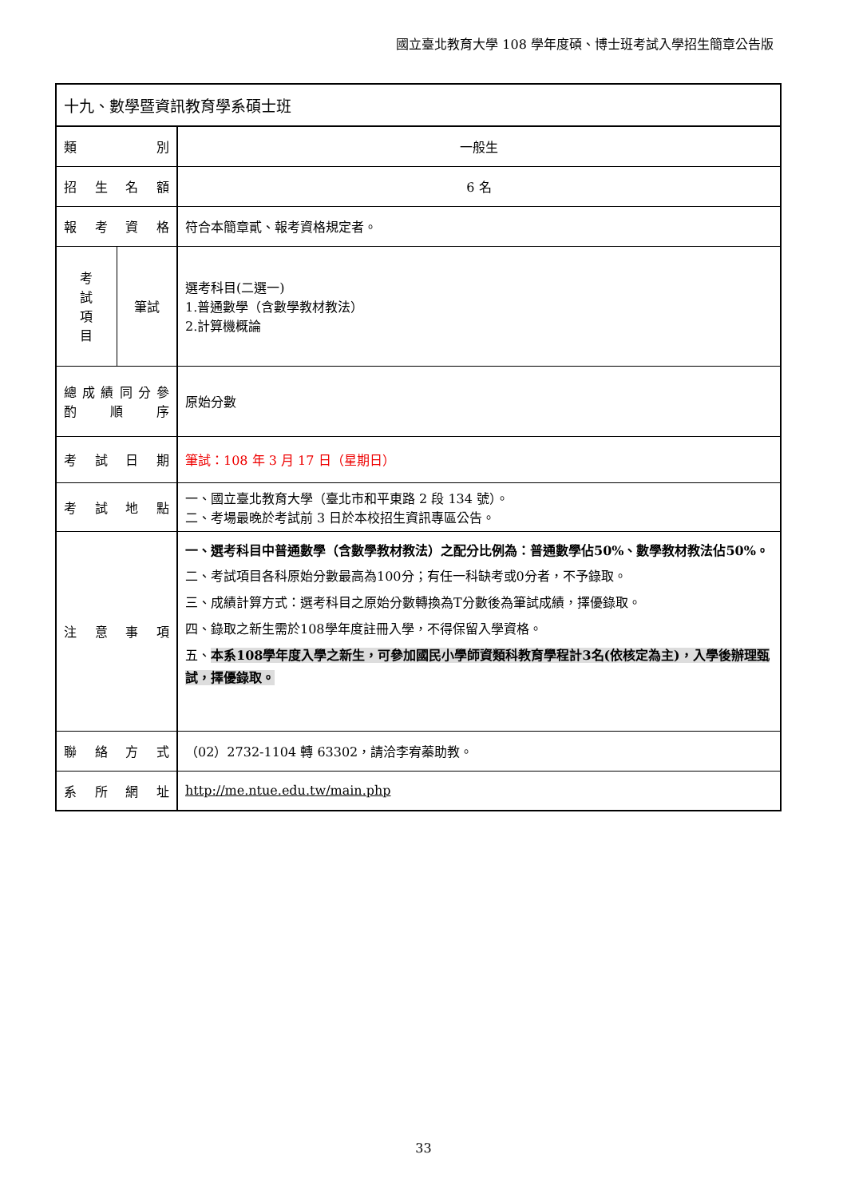國立臺北教育大學 108 學年度碩、博士班考試入學招生簡章公告版
| 十九、數學暨資訊教育學系碩士班 | | |
| 類 別 | | 一般生 |
| 招 生 名 額 | | 6 名 |
| 報 考 資 格 | | 符合本簡章貳、報考資格規定者。 |
| 考 試 項 目 | 筆試 | 選考科目(二選一) 1.普通數學（含數學教材教法） 2.計算機概論 |
| 總 成 績 同 分 參 酌 順 序 | | 原始分數 |
| 考 試 日 期 | | 筆試：108 年 3 月 17 日（星期日） |
| 考 試 地 點 | | 一、國立臺北教育大學（臺北市和平東路 2 段 134 號）。 二、考場最晚於考試前 3 日於本校招生資訊專區公告。 |
| 注 意 事 項 | | 一、選考科目中普通數學（含數學教材教法）之配分比例為：普通數學佔50%、數學教材教法佔50%。 二、考試項目各科原始分數最高為100分；有任一科缺考或0分者，不予錄取。 三、成績計算方式：選考科目之原始分數轉換為T分數後為筆試成績，擇優錄取。 四、錄取之新生需於108學年度註冊入學，不得保留入學資格。 五、 本系108學年度入學之新生，可參加國民小學師資類科教育學程計3名(依核定為主)，入學後辦理甄試，擇優錄取。 |
| 聯 絡 方 式 | | （02）2732-1104 轉 63302，請洽李宥蓁助教。 |
| 系 所 網 址 | | http://me.ntue.edu.tw/main.php |
33